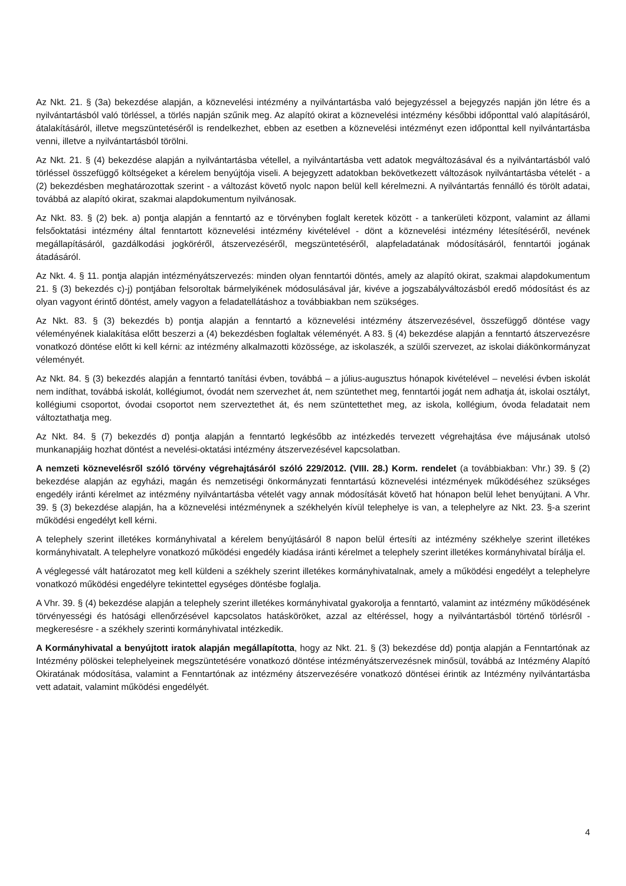Az Nkt. 21. § (3a) bekezdése alapján, a köznevelési intézmény a nyilvántartásba való bejegyzéssel a bejegyzés napján jön létre és a nyilvántartásból való törléssel, a törlés napján szűnik meg. Az alapító okirat a köznevelési intézmény későbbi időponttal való alapításáról, átalakításáról, illetve megszüntetéséről is rendelkezhet, ebben az esetben a köznevelési intézményt ezen időponttal kell nyilvántartásba venni, illetve a nyilvántartásból törölni.
Az Nkt. 21. § (4) bekezdése alapján a nyilvántartásba vétellel, a nyilvántartásba vett adatok megváltozásával és a nyilvántartásból való törléssel összefüggő költségeket a kérelem benyújtója viseli. A bejegyzett adatokban bekövetkezett változások nyilvántartásba vételét - a (2) bekezdésben meghatározottak szerint - a változást követő nyolc napon belül kell kérelmezni. A nyilvántartás fennálló és törölt adatai, továbbá az alapító okirat, szakmai alapdokumentum nyilvánosak.
Az Nkt. 83. § (2) bek. a) pontja alapján a fenntartó az e törvényben foglalt keretek között - a tankerületi központ, valamint az állami felsőoktatási intézmény által fenntartott köznevelési intézmény kivételével - dönt a köznevelési intézmény létesítéséről, nevének megállapításáról, gazdálkodási jogköréről, átszervezéséről, megszüntetéséről, alapfeladatának módosításáról, fenntartói jogának átadásáról.
Az Nkt. 4. § 11. pontja alapján intézményátszervezés: minden olyan fenntartói döntés, amely az alapító okirat, szakmai alapdokumentum 21. § (3) bekezdés c)-j) pontjában felsoroltak bármelyikének módosulásával jár, kivéve a jogszabályváltozásból eredő módosítást és az olyan vagyont érintő döntést, amely vagyon a feladatellátáshoz a továbbiakban nem szükséges.
Az Nkt. 83. § (3) bekezdés b) pontja alapján a fenntartó a köznevelési intézmény átszervezésével, összefüggő döntése vagy véleményének kialakítása előtt beszerzi a (4) bekezdésben foglaltak véleményét. A 83. § (4) bekezdése alapján a fenntartó átszervezésre vonatkozó döntése előtt ki kell kérni: az intézmény alkalmazotti közössége, az iskolaszék, a szülői szervezet, az iskolai diákönkormányzat véleményét.
Az Nkt. 84. § (3) bekezdés alapján a fenntartó tanítási évben, továbbá – a július-augusztus hónapok kivételével – nevelési évben iskolát nem indíthat, továbbá iskolát, kollégiumot, óvodát nem szervezhet át, nem szüntethet meg, fenntartói jogát nem adhatja át, iskolai osztályt, kollégiumi csoportot, óvodai csoportot nem szerveztethet át, és nem szüntettethet meg, az iskola, kollégium, óvoda feladatait nem változtathatja meg.
Az Nkt. 84. § (7) bekezdés d) pontja alapján a fenntartó legkésőbb az intézkedés tervezett végrehajtása éve májusának utolsó munkanapjáig hozhat döntést a nevelési-oktatási intézmény átszervezésével kapcsolatban.
A nemzeti köznevelésről szóló törvény végrehajtásáról szóló 229/2012. (VIII. 28.) Korm. rendelet (a továbbiakban: Vhr.) 39. § (2) bekezdése alapján az egyházi, magán és nemzetiségi önkormányzati fenntartású köznevelési intézmények működéséhez szükséges engedély iránti kérelmet az intézmény nyilvántartásba vételét vagy annak módosítását követő hat hónapon belül lehet benyújtani. A Vhr. 39. § (3) bekezdése alapján, ha a köznevelési intézménynek a székhelyén kívül telephelye is van, a telephelyre az Nkt. 23. §-a szerint működési engedélyt kell kérni.
A telephely szerint illetékes kormányhivatal a kérelem benyújtásáról 8 napon belül értesíti az intézmény székhelye szerint illetékes kormányhivatalt. A telephelyre vonatkozó működési engedély kiadása iránti kérelmet a telephely szerint illetékes kormányhivatal bírálja el.
A véglegessé vált határozatot meg kell küldeni a székhely szerint illetékes kormányhivatalnak, amely a működési engedélyt a telephelyre vonatkozó működési engedélyre tekintettel egységes döntésbe foglalja.
A Vhr. 39. § (4) bekezdése alapján a telephely szerint illetékes kormányhivatal gyakorolja a fenntartó, valamint az intézmény működésének törvényességi és hatósági ellenőrzésével kapcsolatos hatásköröket, azzal az eltéréssel, hogy a nyilvántartásból történő törlésről - megkeresésre - a székhely szerinti kormányhivatal intézkedik.
A Kormányhivatal a benyújtott iratok alapján megállapította, hogy az Nkt. 21. § (3) bekezdése dd) pontja alapján a Fenntartónak az Intézmény pölöskei telephelyeinek megszüntetésére vonatkozó döntése intézményátszervezésnek minősül, továbbá az Intézmény Alapító Okiratának módosítása, valamint a Fenntartónak az intézmény átszervezésére vonatkozó döntései érintik az Intézmény nyilvántartásba vett adatait, valamint működési engedélyét.
4